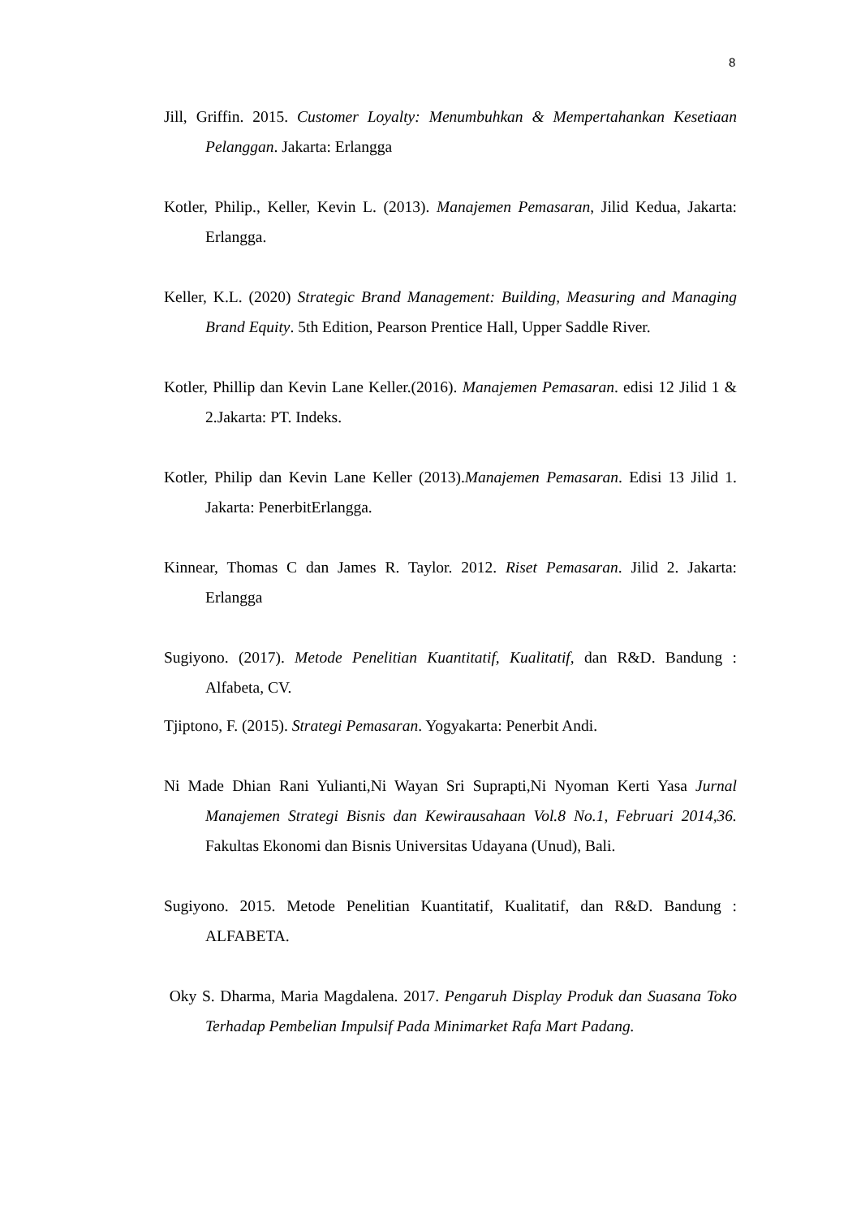8
Jill, Griffin. 2015. Customer Loyalty: Menumbuhkan & Mempertahankan Kesetiaan Pelanggan. Jakarta: Erlangga
Kotler, Philip., Keller, Kevin L. (2013). Manajemen Pemasaran, Jilid Kedua, Jakarta: Erlangga.
Keller, K.L. (2020) Strategic Brand Management: Building, Measuring and Managing Brand Equity. 5th Edition, Pearson Prentice Hall, Upper Saddle River.
Kotler, Phillip dan Kevin Lane Keller.(2016). Manajemen Pemasaran. edisi 12 Jilid 1 & 2.Jakarta: PT. Indeks.
Kotler, Philip dan Kevin Lane Keller (2013).Manajemen Pemasaran. Edisi 13 Jilid 1. Jakarta: PenerbitErlangga.
Kinnear, Thomas C dan James R. Taylor. 2012. Riset Pemasaran. Jilid 2. Jakarta: Erlangga
Sugiyono. (2017). Metode Penelitian Kuantitatif, Kualitatif, dan R&D. Bandung : Alfabeta, CV.
Tjiptono, F. (2015). Strategi Pemasaran. Yogyakarta: Penerbit Andi.
Ni Made Dhian Rani Yulianti,Ni Wayan Sri Suprapti,Ni Nyoman Kerti Yasa Jurnal Manajemen Strategi Bisnis dan Kewirausahaan Vol.8 No.1, Februari 2014,36. Fakultas Ekonomi dan Bisnis Universitas Udayana (Unud), Bali.
Sugiyono. 2015. Metode Penelitian Kuantitatif, Kualitatif, dan R&D. Bandung : ALFABETA.
Oky S. Dharma, Maria Magdalena. 2017. Pengaruh Display Produk dan Suasana Toko Terhadap Pembelian Impulsif Pada Minimarket Rafa Mart Padang.